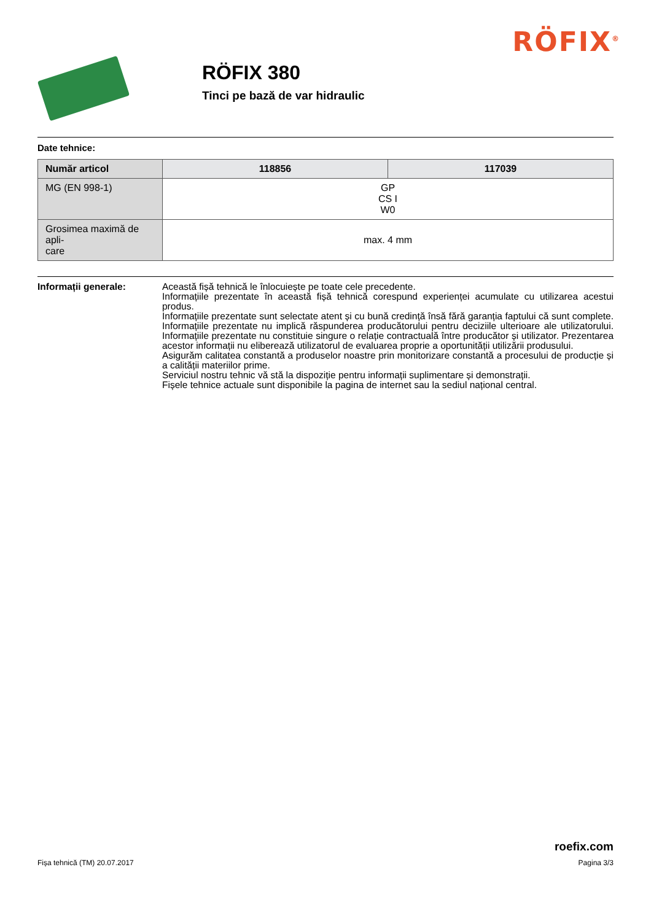RÖFIX<sup>®</sup>
RÖFIX 380
Tinci pe bază de var hidraulic
Date tehnice:
| Număr articol | 118856 | 117039 |
| --- | --- | --- |
| MG (EN 998-1) | GP CS I W0 | |
| Grosimea maximă de apli- care | max. 4 mm | |
Informații generale: Această fișă tehnică le înlocuiește pe toate cele precedente.
Informațiile prezentate în această fișă tehnică corespund experienței acumulate cu utilizarea acestui produs.
Informațiile prezentate sunt selectate atent și cu bună credință însă fără garanția faptului că sunt complete. Informațiile prezentate nu implică răspunderea producătorului pentru deciziile ulterioare ale utilizatorului. Informațiile prezentate nu constituie singure o relație contractuală între producător și utilizator. Prezentarea acestor informații nu eliberează utilizatorul de evaluarea proprie a oportunității utilizării produsului.
Asigurăm calitatea constantă a produselor noastre prin monitorizare constantă a procesului de producție și a calității materiilor prime.
Serviciul nostru tehnic vă stă la dispoziție pentru informații suplimentare și demonstrații.
Fișele tehnice actuale sunt disponibile la pagina de internet sau la sediul național central.
Fișa tehnică (TM) 20.07.2017
roefix.com
Pagina 3/3